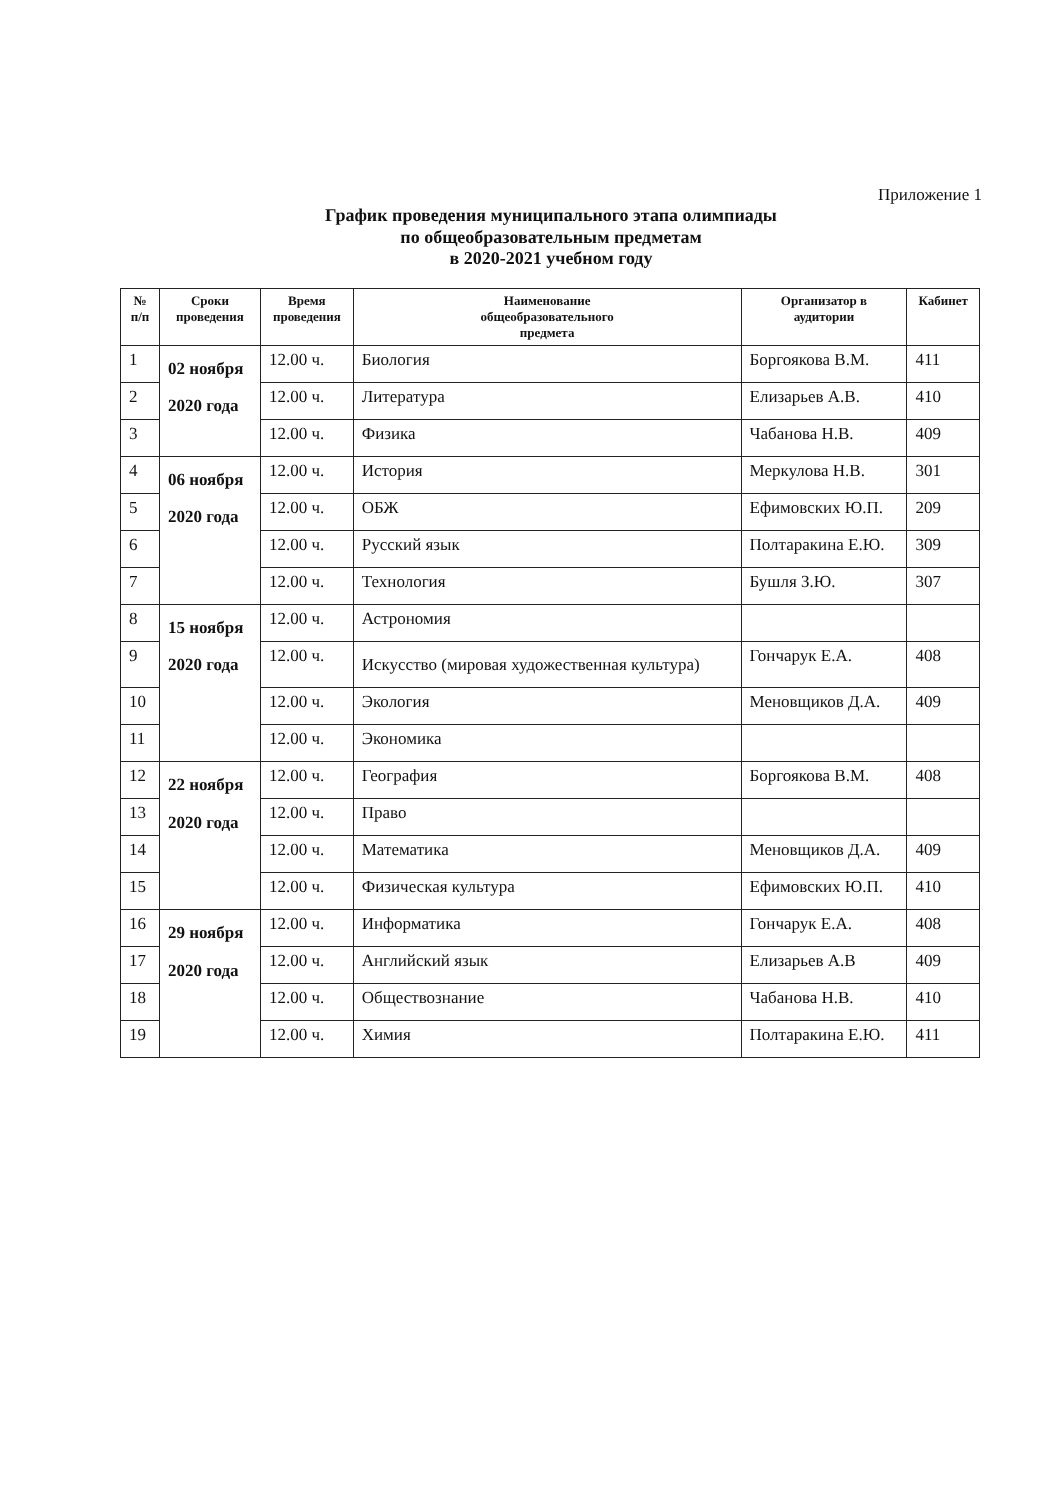Приложение 1
График проведения муниципального этапа олимпиады
по общеобразовательным предметам
в 2020-2021 учебном году
| № п/п | Сроки проведения | Время проведения | Наименование общеобразовательного предмета | Организатор в аудитории | Кабинет |
| --- | --- | --- | --- | --- | --- |
| 1 | 02 ноября 2020 года | 12.00 ч. | Биология | Боргоякова В.М. | 411 |
| 2 | | 12.00 ч. | Литература | Елизарьев А.В. | 410 |
| 3 | | 12.00 ч. | Физика | Чабанова Н.В. | 409 |
| 4 | 06 ноября 2020 года | 12.00 ч. | История | Меркулова Н.В. | 301 |
| 5 | | 12.00 ч. | ОБЖ | Ефимовских Ю.П. | 209 |
| 6 | | 12.00 ч. | Русский язык | Полтаракина Е.Ю. | 309 |
| 7 | | 12.00 ч. | Технология | Бушля З.Ю. | 307 |
| 8 | 15 ноября 2020 года | 12.00 ч. | Астрономия | | |
| 9 | | 12.00 ч. | Искусство (мировая художественная культура) | Гончарук Е.А. | 408 |
| 10 | | 12.00 ч. | Экология | Меновщиков Д.А. | 409 |
| 11 | | 12.00 ч. | Экономика | | |
| 12 | 22 ноября 2020 года | 12.00 ч. | География | Боргоякова В.М. | 408 |
| 13 | | 12.00 ч. | Право | | |
| 14 | | 12.00 ч. | Математика | Меновщиков Д.А. | 409 |
| 15 | | 12.00 ч. | Физическая культура | Ефимовских Ю.П. | 410 |
| 16 | 29 ноября 2020 года | 12.00 ч. | Информатика | Гончарук Е.А. | 408 |
| 17 | | 12.00 ч. | Английский язык | Елизарьев А.В | 409 |
| 18 | | 12.00 ч. | Обществознание | Чабанова Н.В. | 410 |
| 19 | | 12.00 ч. | Химия | Полтаракина Е.Ю. | 411 |